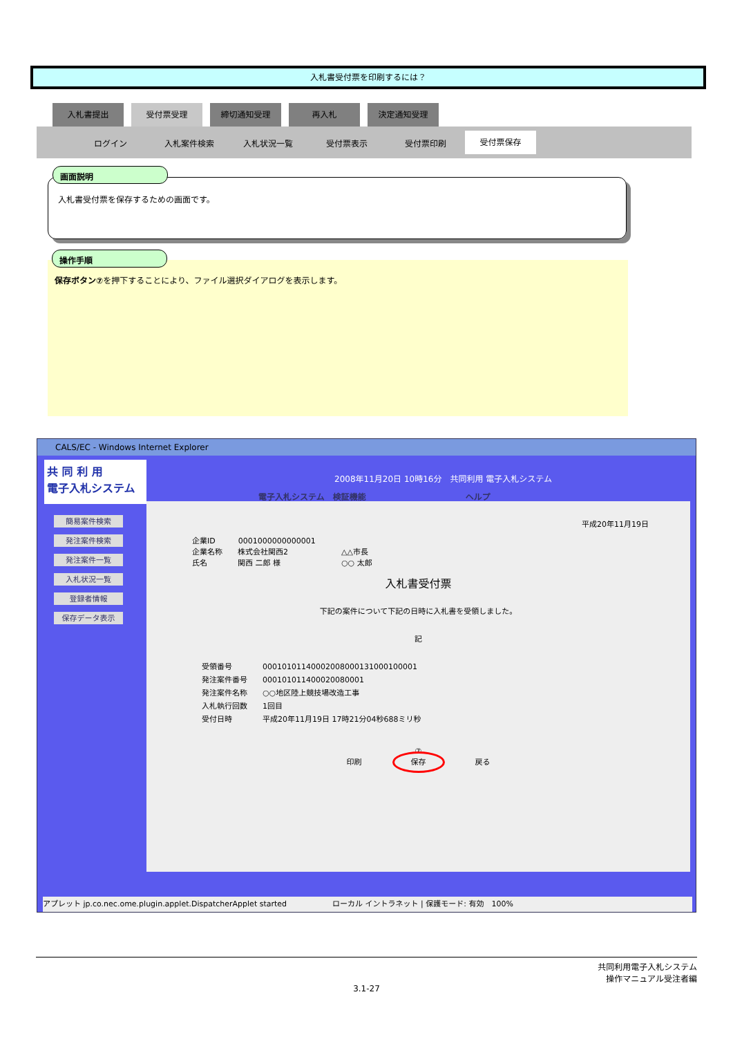入札書受付票を印刷するには？
入札書提出 受付票受理 締切通知受理 再入札 決定通知受理
ログイン 入札案件検索 入札状況一覧 受付票表示 受付票印刷
受付票保存
入札書受付票を保存するための画面です。
画面説明
保存ボタン⑦を押下することにより、ファイル選択ダイアログを表示します。
操作手順
CALS/EC - Windows Internet Explorer
共 同 利 用
電子入札システム
2008年11月20日 10時16分　共同利用 電子入札システム
電子入札システム　検証機能　　　　　　　　　　　　ヘルプ
簡易案件検索
発注案件検索
発注案件一覧
入札状況一覧
登録者情報
保存データ表示
平成20年11月19日
企業ID　　　0001000000000001
企業名称　　株式会社関西2　　　　　　　△△市長
氏名　　　　関西 二郎 様　　　　　　　　○○ 太郎
入札書受付票
下記の案件について下記の日時に入札書を受領しました。
記
受領番号　　　　00010101140002008000131000100001
発注案件番号　　000101011400020080001
発注案件名称　　○○地区陸上競技場改造工事
入札執行回数　　1回目
受付日時　　　　平成20年11月19日 17時21分04秒688ミリ秒
⑦
印刷　　　　保存　　　　戻る
アプレット jp.co.nec.ome.plugin.applet.DispatcherApplet started　　　　　　ローカル イントラネット | 保護モード: 有効　100%
共同利用電子入札システム
操作マニュアル受注者編
3.1-27